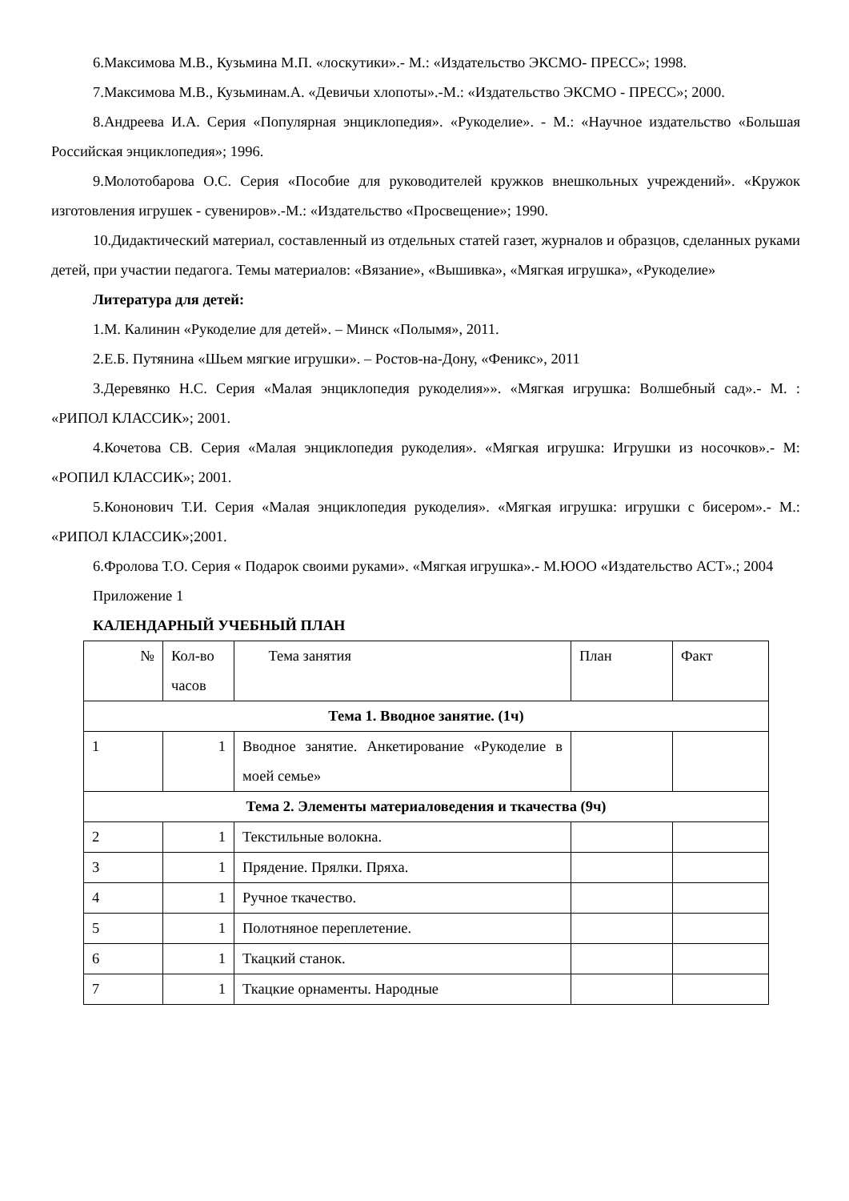6.Максимова М.В., Кузьмина М.П. «лоскутики».- М.: «Издательство ЭКСМО- ПРЕСС»; 1998.
7.Максимова М.В., Кузьминам.А. «Девичьи хлопоты».-М.: «Издательство ЭКСМО - ПРЕСС»; 2000.
8.Андреева И.А. Серия «Популярная энциклопедия». «Рукоделие». - М.: «Научное издательство «Большая Российская энциклопедия»; 1996.
9.Молотобарова О.С. Серия «Пособие для руководителей кружков внешкольных учреждений». «Кружок изготовления игрушек - сувениров».-М.: «Издательство «Просвещение»; 1990.
10.Дидактический материал, составленный из отдельных статей газет, журналов и образцов, сделанных руками детей, при участии педагога. Темы материалов: «Вязание», «Вышивка», «Мягкая игрушка», «Рукоделие»
Литература для детей:
1.М. Калинин «Рукоделие для детей». – Минск «Полымя», 2011.
2.Е.Б. Путянина «Шьем мягкие игрушки». – Ростов-на-Дону, «Феникс», 2011
3.Деревянко Н.С. Серия «Малая энциклопедия рукоделия»». «Мягкая игрушка: Волшебный сад».- М. : «РИПОЛ КЛАССИК»; 2001.
4.Кочетова СВ. Серия «Малая энциклопедия рукоделия». «Мягкая игрушка: Игрушки из носочков».- М: «РОПИЛ КЛАССИК»; 2001.
5.Кононович Т.И. Серия «Малая энциклопедия рукоделия». «Мягкая игрушка: игрушки с бисером».- М.: «РИПОЛ КЛАССИК»;2001.
6.Фролова Т.О. Серия « Подарок своими руками». «Мягкая игрушка».- М.ЮОО «Издательство АСТ».; 2004
Приложение 1
КАЛЕНДАРНЫЙ УЧЕБНЫЙ ПЛАН
| № | Кол-во часов | Тема занятия | План | Факт |
| Тема 1. Вводное занятие. (1ч) | | | | |
| 1 | 1 | Вводное занятие. Анкетирование «Рукоделие в моей семье» | | |
| Тема 2. Элементы материаловедения и ткачества (9ч) | | | | |
| 2 | 1 | Текстильные волокна. | | |
| 3 | 1 | Прядение. Прялки. Пряха. | | |
| 4 | 1 | Ручное ткачество. | | |
| 5 | 1 | Полотняное переплетение. | | |
| 6 | 1 | Ткацкий станок. | | |
| 7 | 1 | Ткацкие орнаменты. Народные | | |